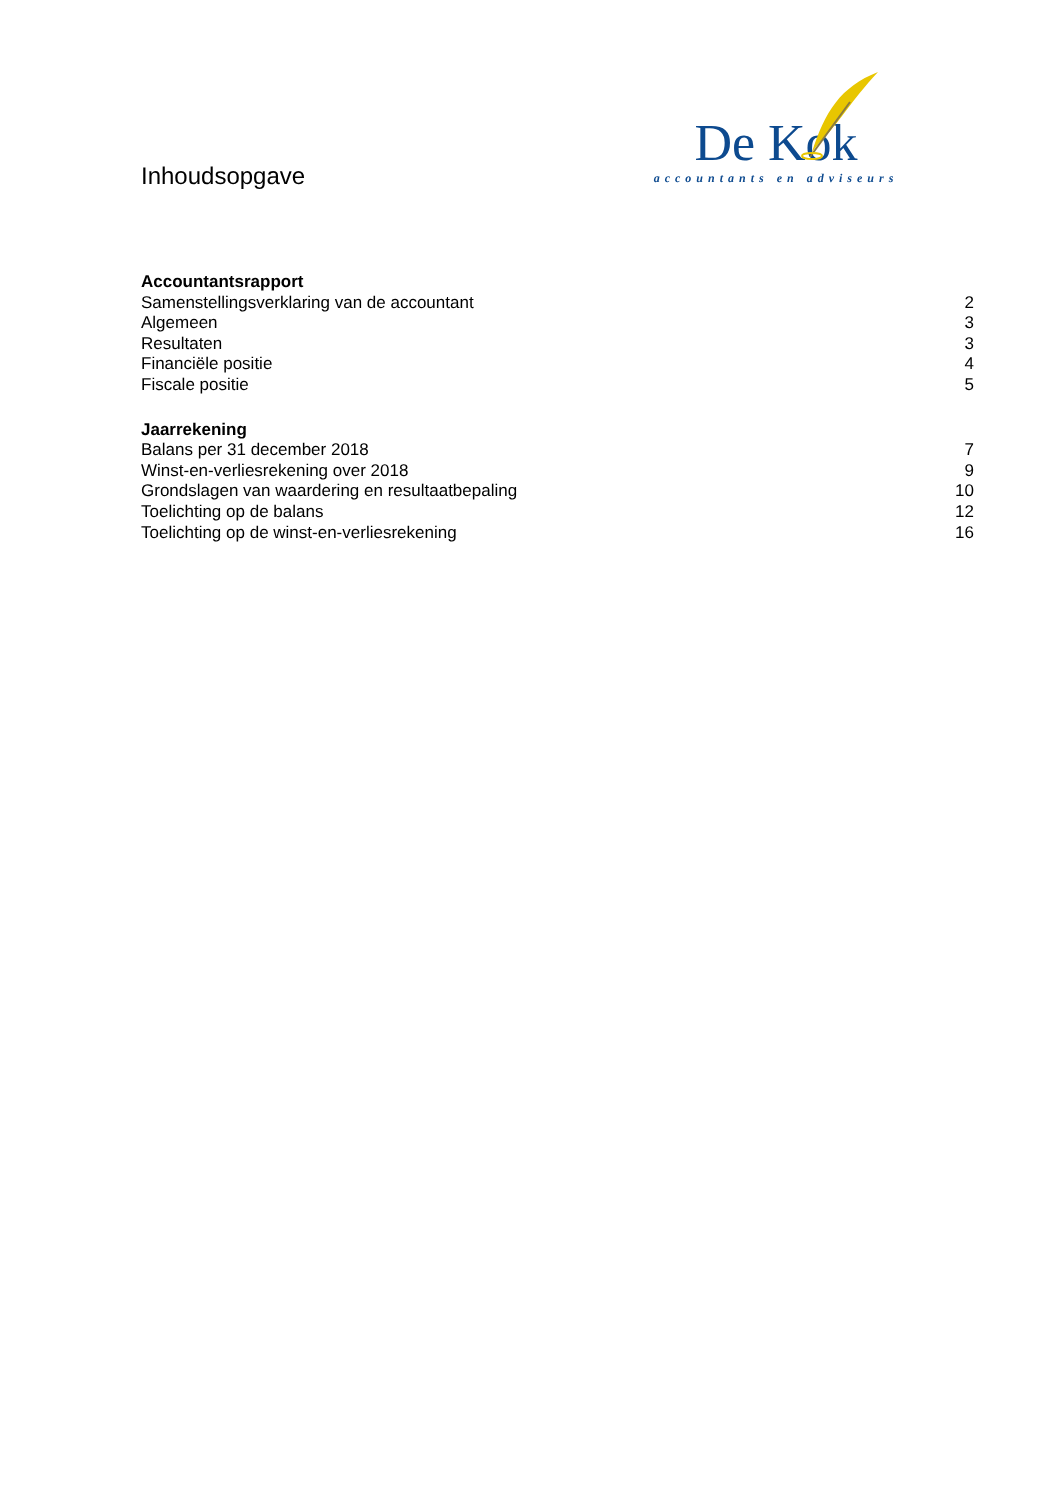Inhoudsopgave
De Kok
accountants en adviseurs
Accountantsrapport
Samenstellingsverklaring van de accountant 2
Algemeen 3
Resultaten 3
Financiële positie 4
Fiscale positie 5
Jaarrekening
Balans per 31 december 2018 7
Winst-en-verliesrekening over 2018 9
Grondslagen van waardering en resultaatbepaling 10
Toelichting op de balans 12
Toelichting op de winst-en-verliesrekening 16